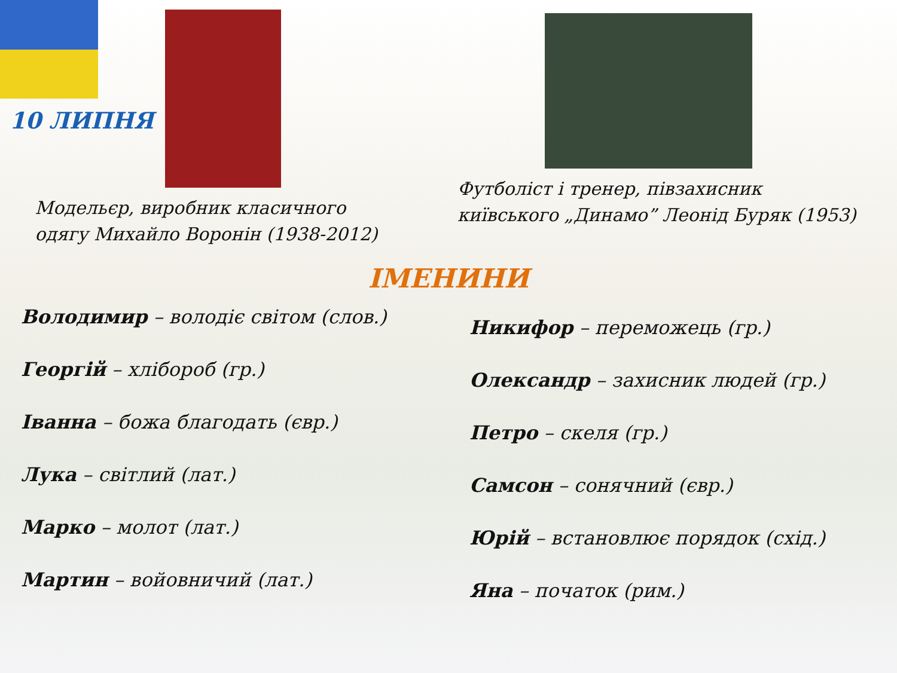10 ЛИПНЯ
Модельєр, виробник класичного
одягу Михайло Воронін (1938-2012)
Футболіст і тренер, півзахисник
київського „Динамо” Леонід Буряк (1953)
ІМЕНИНИ
Володимир – володіє світом (слов.)
Георгій – хлібороб (гр.)
Іванна – божа благодать (євр.)
Лука – світлий (лат.)
Марко – молот (лат.)
Мартин – войовничий (лат.)
Никифор – переможець (гр.)
Олександр – захисник людей (гр.)
Петро – скеля (гр.)
Самсон – сонячний (євр.)
Юрій – встановлює порядок (схід.)
Яна – початок (рим.)